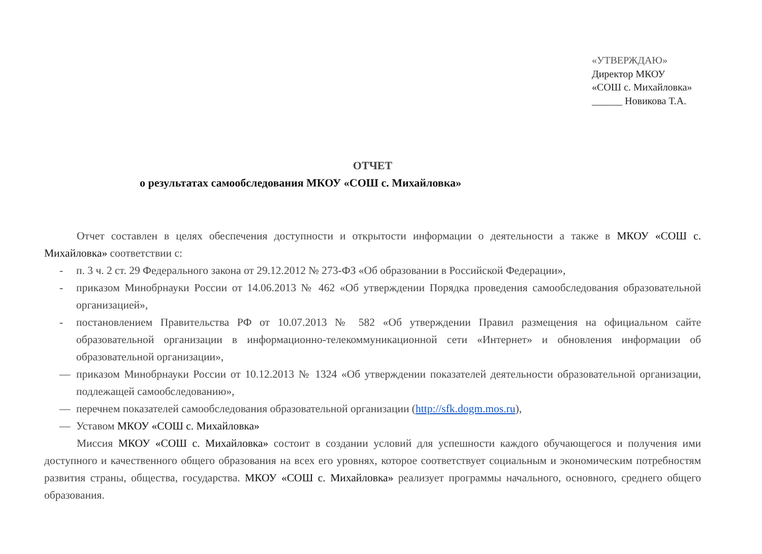«УТВЕРЖДАЮ»
Директор МКОУ
«СОШ с. Михайловка»
______ Новикова Т.А.
ОТЧЕТ
о результатах самообследования МКОУ «СОШ с. Михайловка»
Отчет составлен в целях обеспечения доступности и открытости информации о деятельности а также в МКОУ «СОШ с. Михайловка» соответствии с:
- п. 3 ч. 2 ст. 29 Федерального закона от 29.12.2012 № 273-ФЗ «Об образовании в Российской Федерации»,
- приказом Минобрнауки России от 14.06.2013 № 462 «Об утверждении Порядка проведения самообследования образовательной организацией»,
- постановлением Правительства РФ от 10.07.2013 № 582 «Об утверждении Правил размещения на официальном сайте образовательной организации в информационно-телекоммуникационной сети «Интернет» и обновления информации об образовательной организации»,
— приказом Минобрнауки России от 10.12.2013 № 1324 «Об утверждении показателей деятельности образовательной организации, подлежащей самообследованию»,
— перечнем показателей самообследования образовательной организации (http://sfk.dogm.mos.ru),
— Уставом МКОУ «СОШ с. Михайловка»
Миссия МКОУ «СОШ с. Михайловка» состоит в создании условий для успешности каждого обучающегося и получения ими доступного и качественного общего образования на всех его уровнях, которое соответствует социальным и экономическим потребностям развития страны, общества, государства. МКОУ «СОШ с. Михайловка» реализует программы начального, основного, среднего общего образования.